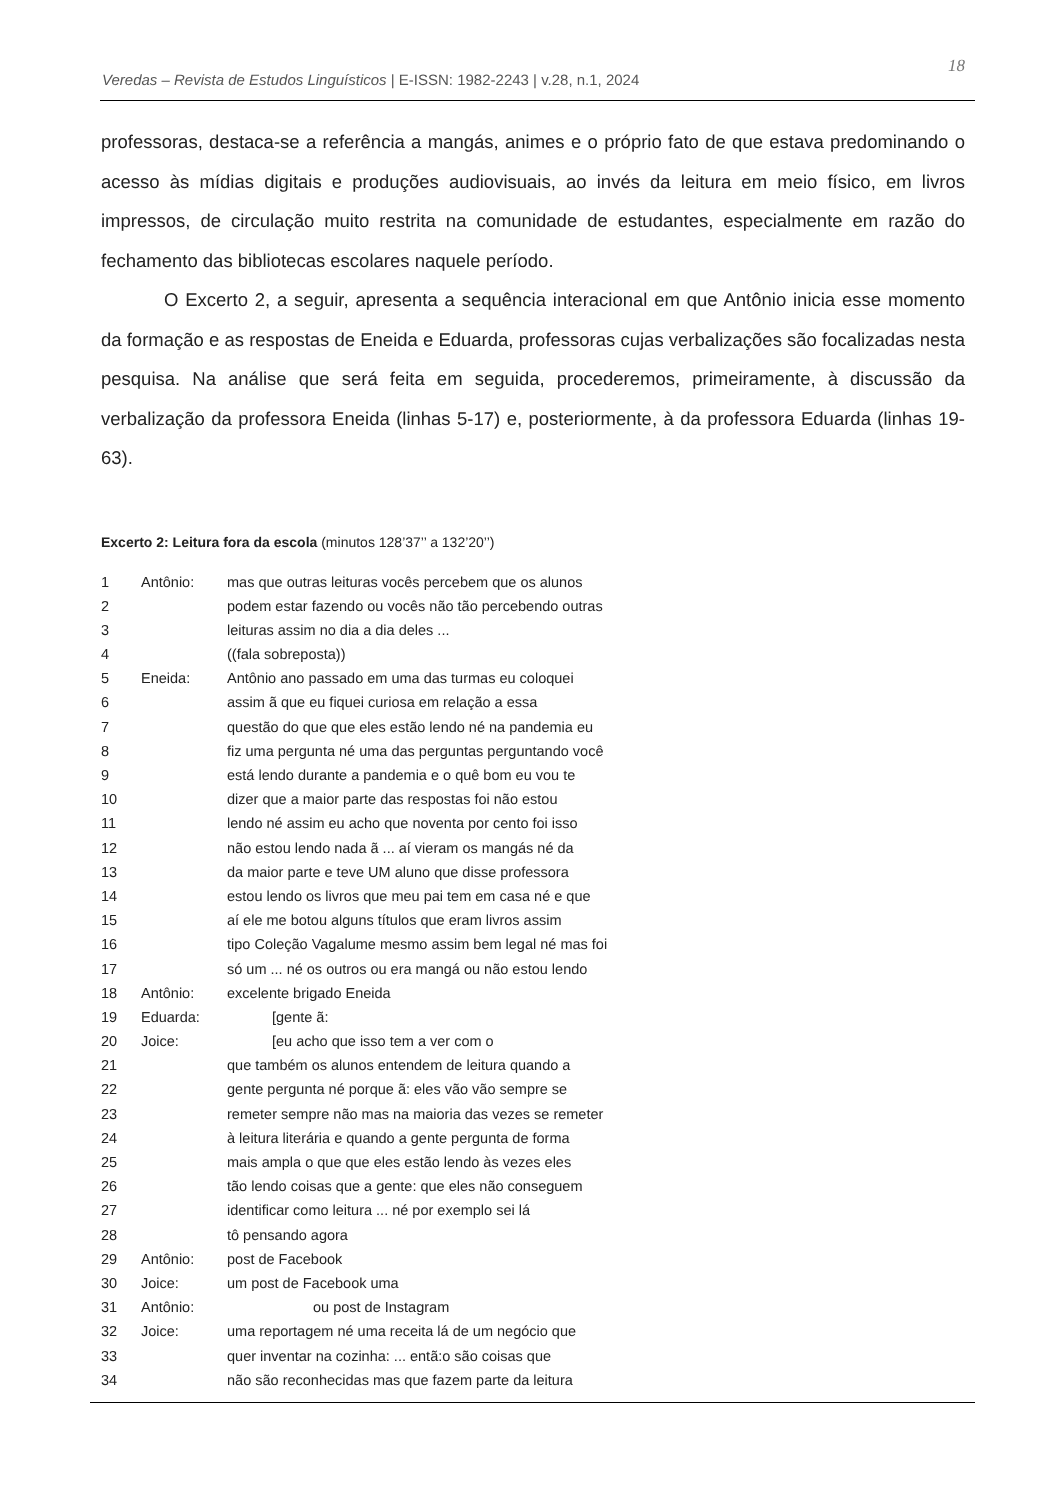Veredas – Revista de Estudos Linguísticos | E-ISSN: 1982-2243 | v.28, n.1, 2024
18
professoras, destaca-se a referência a mangás, animes e o próprio fato de que estava predominando o acesso às mídias digitais e produções audiovisuais, ao invés da leitura em meio físico, em livros impressos, de circulação muito restrita na comunidade de estudantes, especialmente em razão do fechamento das bibliotecas escolares naquele período.
O Excerto 2, a seguir, apresenta a sequência interacional em que Antônio inicia esse momento da formação e as respostas de Eneida e Eduarda, professoras cujas verbalizações são focalizadas nesta pesquisa. Na análise que será feita em seguida, procederemos, primeiramente, à discussão da verbalização da professora Eneida (linhas 5-17) e, posteriormente, à da professora Eduarda (linhas 19-63).
Excerto 2: Leitura fora da escola (minutos 128’37’’ a 132’20’’)
| 1 | Antônio: | mas que outras leituras vocês percebem que os alunos |
| 2 | | podem estar fazendo ou vocês não tão percebendo outras |
| 3 | | leituras assim no dia a dia deles ... |
| 4 | | ((fala sobreposta)) |
| 5 | Eneida: | Antônio ano passado em uma das turmas eu coloquei |
| 6 | | assim ã que eu fiquei curiosa em relação a essa |
| 7 | | questão do que que eles estão lendo né na pandemia eu |
| 8 | | fiz uma pergunta né uma das perguntas perguntando você |
| 9 | | está lendo durante a pandemia e o quê bom eu vou te |
| 10 | | dizer que a maior parte das respostas foi não estou |
| 11 | | lendo né assim eu acho que noventa por cento foi isso |
| 12 | | não estou lendo nada ã ... aí vieram os mangás né da |
| 13 | | da maior parte e teve UM aluno que disse professora |
| 14 | | estou lendo os livros que meu pai tem em casa né e que |
| 15 | | aí ele me botou alguns títulos que eram livros assim |
| 16 | | tipo Coleção Vagalume mesmo assim bem legal né mas foi |
| 17 | | só um ... né os outros ou era mangá ou não estou lendo |
| 18 | Antônio: | excelente brigado Eneida |
| 19 | Eduarda: | [gente ã: |
| 20 | Joice: | [eu acho que isso tem a ver com o |
| 21 | | que também os alunos entendem de leitura quando a |
| 22 | | gente pergunta né porque ã: eles vão vão sempre se |
| 23 | | remeter sempre não mas na maioria das vezes se remeter |
| 24 | | à leitura literária e quando a gente pergunta de forma |
| 25 | | mais ampla o que que eles estão lendo às vezes eles |
| 26 | | tão lendo coisas que a gente: que eles não conseguem |
| 27 | | identificar como leitura ... né por exemplo sei lá |
| 28 | | tô pensando agora |
| 29 | Antônio: | post de Facebook |
| 30 | Joice: | um post de Facebook uma |
| 31 | Antônio: | ou post de Instagram |
| 32 | Joice: | uma reportagem né uma receita lá de um negócio que |
| 33 | | quer inventar na cozinha: ... entã:o são coisas que |
| 34 | | não são reconhecidas mas que fazem parte da leitura |